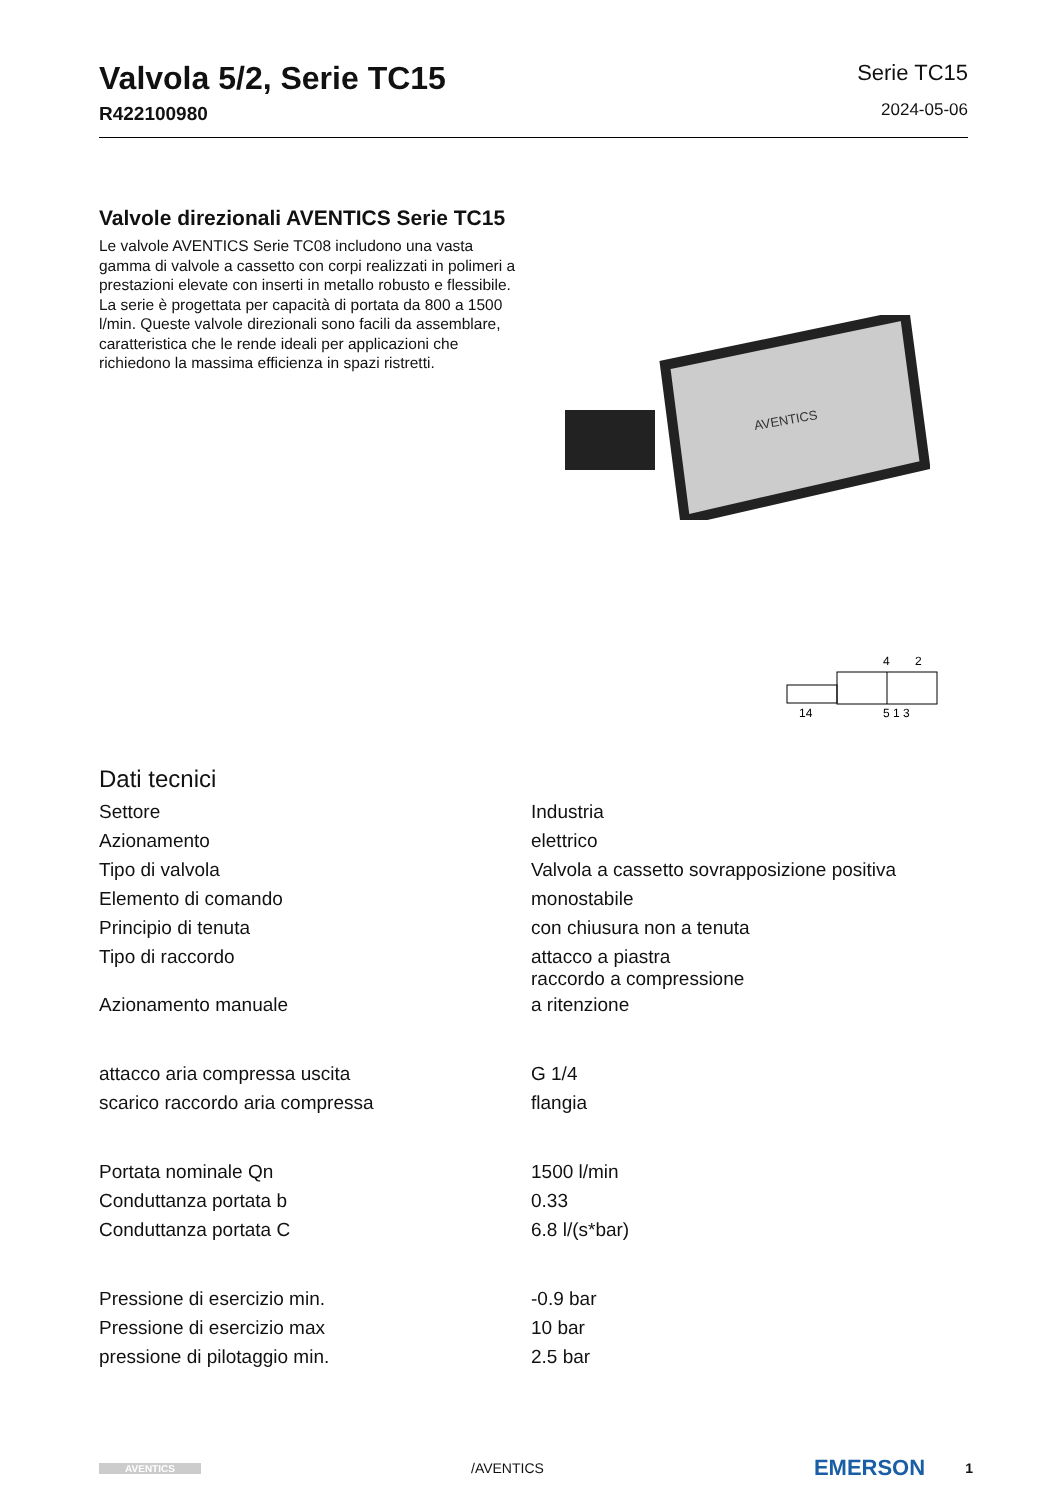Valvola 5/2, Serie TC15
R422100980
Serie TC15
2024-05-06
Valvole direzionali AVENTICS Serie TC15
Le valvole AVENTICS Serie TC08 includono una vasta gamma di valvole a cassetto con corpi realizzati in polimeri a prestazioni elevate con inserti in metallo robusto e flessibile. La serie è progettata per capacità di portata da 800 a 1500 l/min. Queste valvole direzionali sono facili da assemblare, caratteristica che le rende ideali per applicazioni che richiedono la massima efficienza in spazi ristretti.
AVENTICS
4
2
14
5 1 3
Dati tecnici
| Settore | Industria |
| Azionamento | elettrico |
| Tipo di valvola | Valvola a cassetto sovrapposizione positiva |
| Elemento di comando | monostabile |
| Principio di tenuta | con chiusura non a tenuta |
| Tipo di raccordo | attacco a piastra raccordo a compressione |
| Azionamento manuale | a ritenzione |
| attacco aria compressa uscita | G 1/4 |
| scarico raccordo aria compressa | flangia |
| Portata nominale Qn | 1500 l/min |
| Conduttanza portata b | 0.33 |
| Conduttanza portata C | 6.8 l/(s*bar) |
| Pressione di esercizio min. | -0.9 bar |
| Pressione di esercizio max | 10 bar |
| pressione di pilotaggio min. | 2.5 bar |
AVENTICS /AVENTICS EMERSON 1